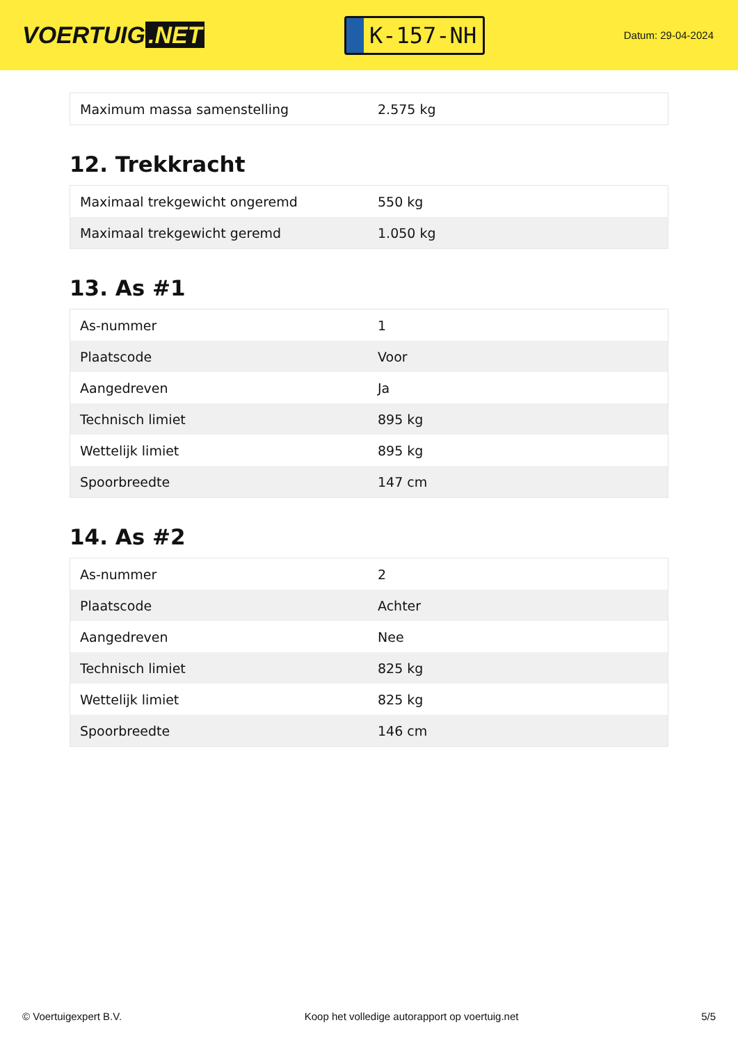VOERTUIG.NET
K-157-NH
Datum: 29-04-2024
| Maximum massa samenstelling | 2.575 kg |
12. Trekkracht
| Maximaal trekgewicht ongeremd | 550 kg |
| Maximaal trekgewicht geremd | 1.050 kg |
13. As #1
| As-nummer | 1 |
| Plaatscode | Voor |
| Aangedreven | Ja |
| Technisch limiet | 895 kg |
| Wettelijk limiet | 895 kg |
| Spoorbreedte | 147 cm |
14. As #2
| As-nummer | 2 |
| Plaatscode | Achter |
| Aangedreven | Nee |
| Technisch limiet | 825 kg |
| Wettelijk limiet | 825 kg |
| Spoorbreedte | 146 cm |
© Voertuigexpert B.V. Koop het volledige autorapport op voertuig.net 5/5